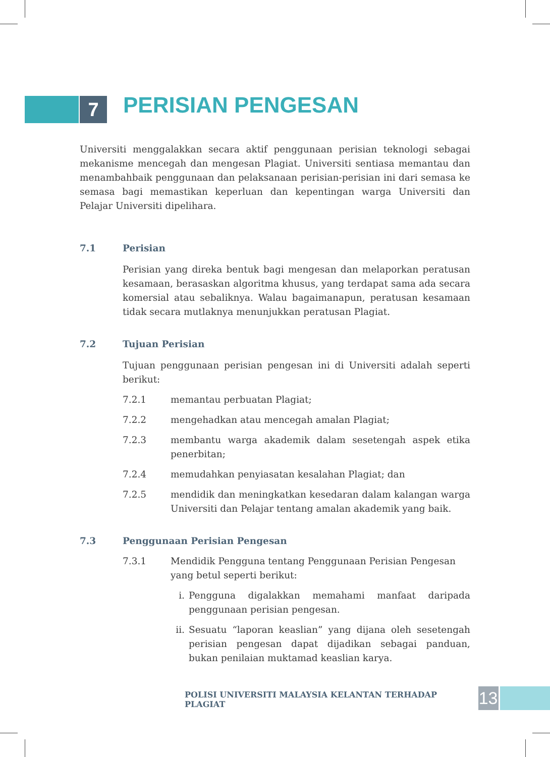7
PERISIAN PENGESAN
Universiti menggalakkan secara aktif penggunaan perisian teknologi sebagai mekanisme mencegah dan mengesan Plagiat. Universiti sentiasa memantau dan menambahbaik penggunaan dan pelaksanaan perisian-perisian ini dari semasa ke semasa bagi memastikan keperluan dan kepentingan warga Universiti dan Pelajar Universiti dipelihara.
7.1 Perisian
Perisian yang direka bentuk bagi mengesan dan melaporkan peratusan kesamaan, berasaskan algoritma khusus, yang terdapat sama ada secara komersial atau sebaliknya. Walau bagaimanapun, peratusan kesamaan tidak secara mutlaknya menunjukkan peratusan Plagiat.
7.2 Tujuan Perisian
Tujuan penggunaan perisian pengesan ini di Universiti adalah seperti berikut:
7.2.1 memantau perbuatan Plagiat;
7.2.2 mengehadkan atau mencegah amalan Plagiat;
7.2.3 membantu warga akademik dalam sesetengah aspek etika penerbitan;
7.2.4 memudahkan penyiasatan kesalahan Plagiat; dan
7.2.5 mendidik dan meningkatkan kesedaran dalam kalangan warga Universiti dan Pelajar tentang amalan akademik yang baik.
7.3 Penggunaan Perisian Pengesan
7.3.1 Mendidik Pengguna tentang Penggunaan Perisian Pengesan yang betul seperti berikut:
i. Pengguna digalakkan memahami manfaat daripada penggunaan perisian pengesan.
ii.
Sesuatu “laporan keaslian” yang dijana oleh sesetengah perisian pengesan dapat dijadikan sebagai panduan, bukan penilaian muktamad keaslian karya.
POLISI UNIVERSITI MALAYSIA KELANTAN TERHADAP PLAGIAT
13